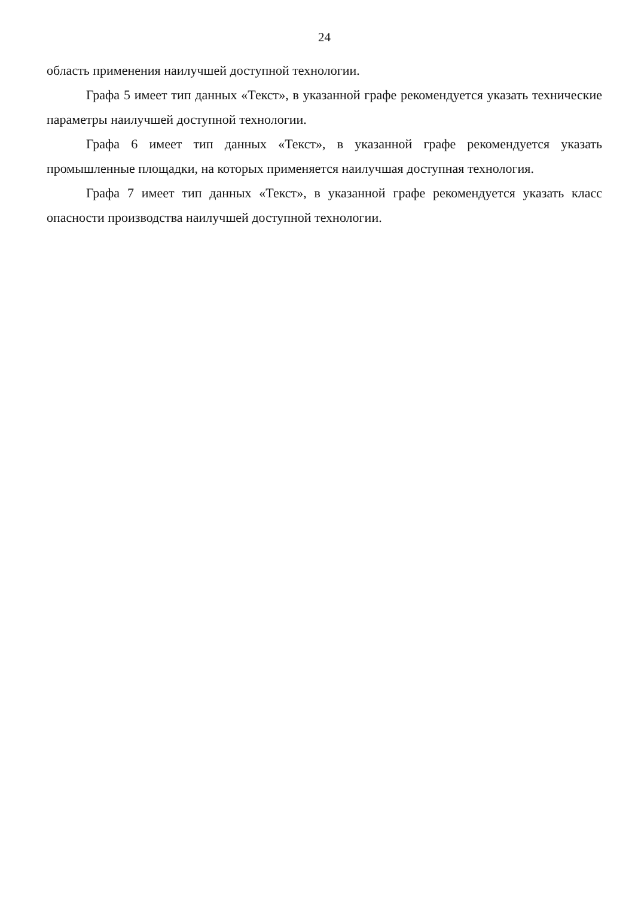24
область применения наилучшей доступной технологии.
Графа 5 имеет тип данных «Текст», в указанной графе рекомендуется указать технические параметры наилучшей доступной технологии.
Графа 6 имеет тип данных «Текст», в указанной графе рекомендуется указать промышленные площадки, на которых применяется наилучшая доступная технология.
Графа 7 имеет тип данных «Текст», в указанной графе рекомендуется указать класс опасности производства наилучшей доступной технологии.